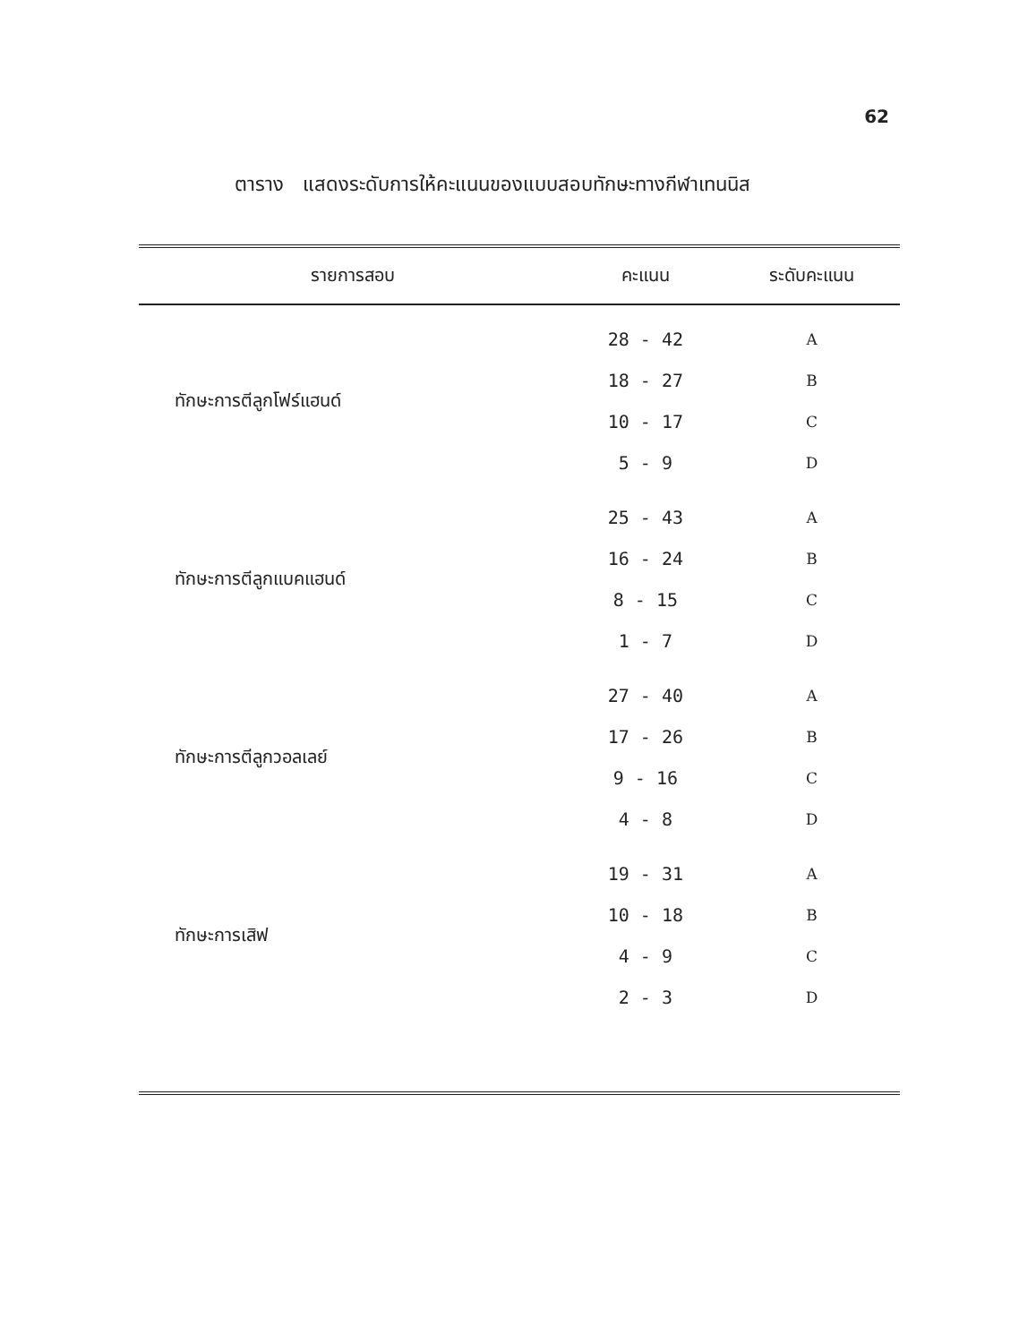62
ตาราง แสดงระดับการให้คะแนนของแบบสอบทักษะทางกีฬาเทนนิส
| รายการสอบ | คะแนน | ระดับคะแนน |
| --- | --- | --- |
| ทักษะการตีลูกโฟร์แฮนด์ | 28 - 42 | A |
| | 18 - 27 | B |
| | 10 - 17 | C |
| | 5 - 9 | D |
| ทักษะการตีลูกแบคแฮนด์ | 25 - 43 | A |
| | 16 - 24 | B |
| | 8 - 15 | C |
| | 1 - 7 | D |
| ทักษะการตีลูกวอลเลย์ | 27 - 40 | A |
| | 17 - 26 | B |
| | 9 - 16 | C |
| | 4 - 8 | D |
| ทักษะการเสิฟ | 19 - 31 | A |
| | 10 - 18 | B |
| | 4 - 9 | C |
| | 2 - 3 | D |